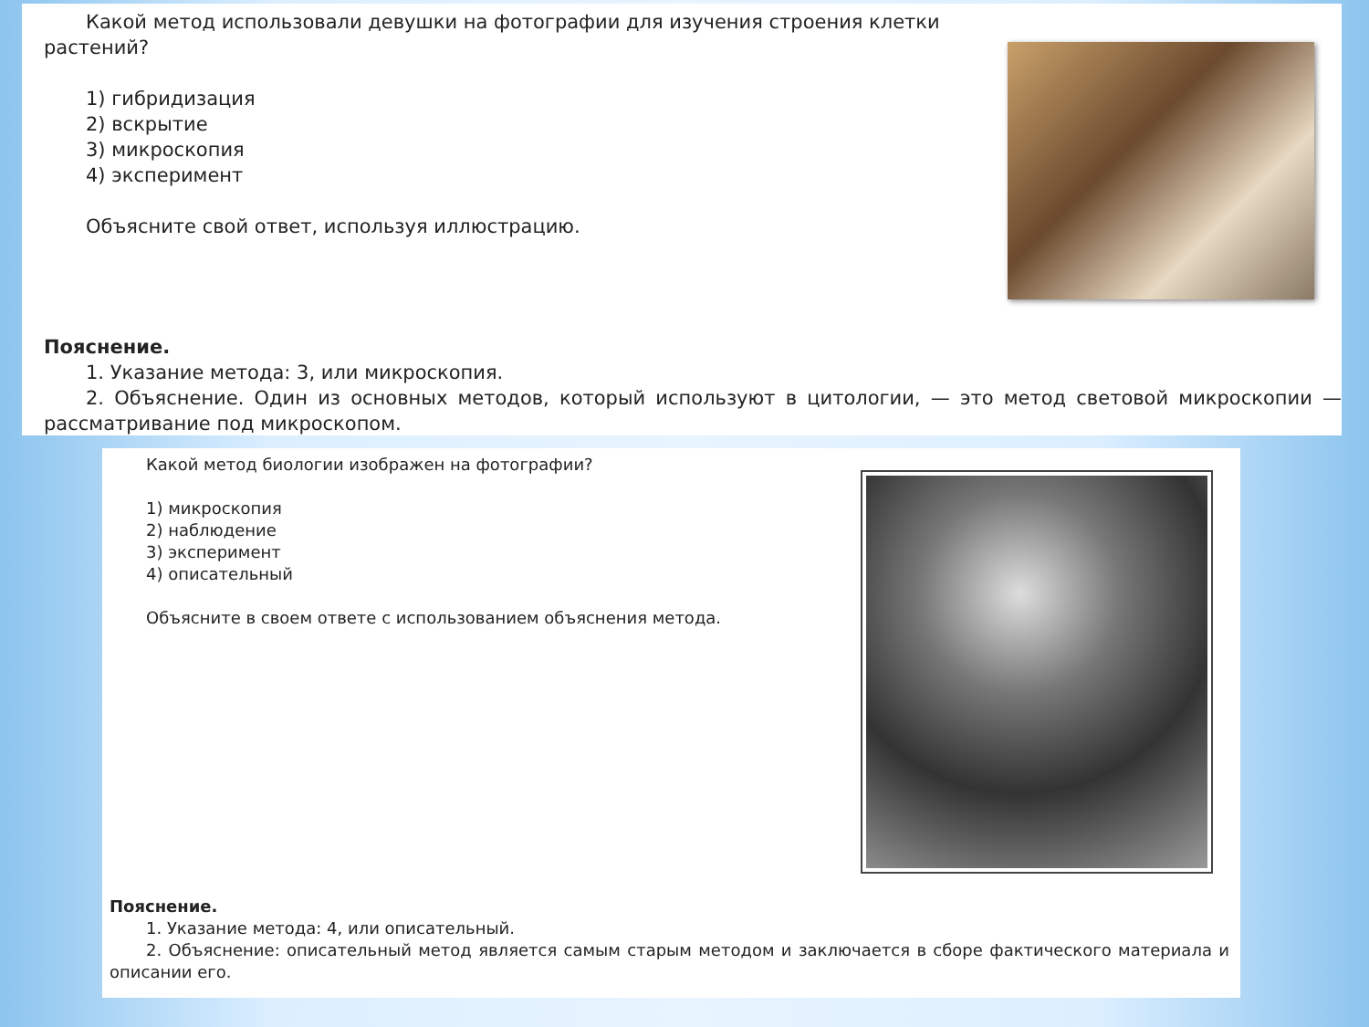Какой метод использовали девушки на фотографии для изучения строения клетки
растений?
1) гибридизация
2) вскрытие
3) микроскопия
4) эксперимент
Объясните свой ответ, используя иллюстрацию.
Пояснение.
1. Указание метода: 3, или микроскопия.
2. Объяснение. Один из основных методов, который используют в цитологии, — это метод световой микроскопии — рассматривание под микроскопом.
Какой метод биологии изображен на фотографии?
1) микроскопия
2) наблюдение
3) эксперимент
4) описательный
Объясните в своем ответе с использованием объяснения метода.
Пояснение.
1. Указание метода: 4, или описательный.
2. Объяснение: описательный метод является самым старым методом и заключается в сборе фактического материала и описании его.